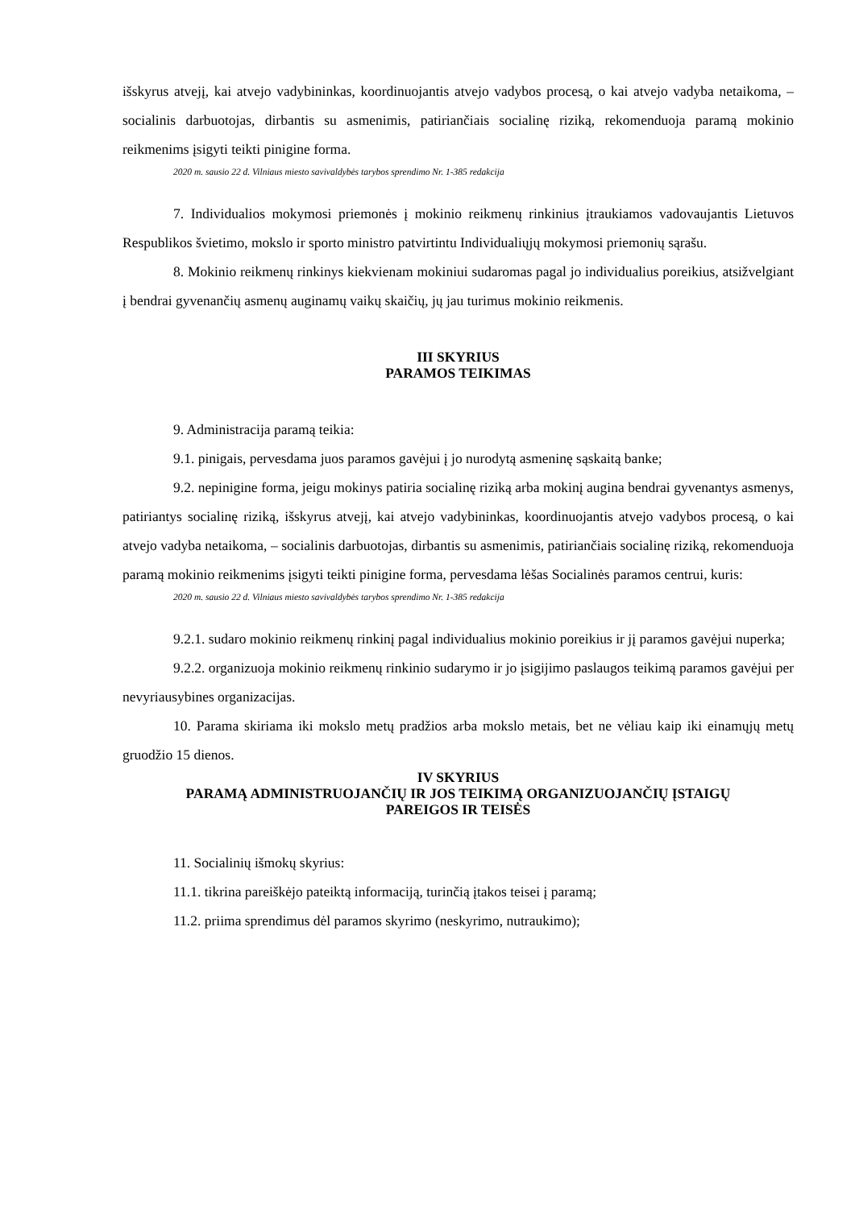išskyrus atvejį, kai atvejo vadybininkas, koordinuojantis atvejo vadybos procesą, o kai atvejo vadyba netaikoma, – socialinis darbuotojas, dirbantis su asmenimis, patiriančiais socialinę riziką, rekomenduoja paramą mokinio reikmenims įsigyti teikti pinigine forma.
2020 m. sausio 22 d. Vilniaus miesto savivaldybės tarybos sprendimo Nr. 1-385 redakcija
7. Individualios mokymosi priemonės į mokinio reikmenų rinkinius įtraukiamos vadovaujantis Lietuvos Respublikos švietimo, mokslo ir sporto ministro patvirtintu Individualiųjų mokymosi priemonių sąrašu.
8. Mokinio reikmenų rinkinys kiekvienam mokiniui sudaromas pagal jo individualius poreikius, atsižvelgiant į bendrai gyvenančių asmenų auginamų vaikų skaičių, jų jau turimus mokinio reikmenis.
III SKYRIUS
PARAMOS TEIKIMAS
9. Administracija paramą teikia:
9.1. pinigais, pervesdama juos paramos gavėjui į jo nurodytą asmeninę sąskaitą banke;
9.2. nepinigine forma, jeigu mokinys patiria socialinę riziką arba mokinį augina bendrai gyvenantys asmenys, patiriantys socialinę riziką, išskyrus atvejį, kai atvejo vadybininkas, koordinuojantis atvejo vadybos procesą, o kai atvejo vadyba netaikoma, – socialinis darbuotojas, dirbantis su asmenimis, patiriančiais socialinę riziką, rekomenduoja paramą mokinio reikmenims įsigyti teikti pinigine forma, pervesdama lėšas Socialinės paramos centrui, kuris:
2020 m. sausio 22 d. Vilniaus miesto savivaldybės tarybos sprendimo Nr. 1-385 redakcija
9.2.1. sudaro mokinio reikmenų rinkinį pagal individualius mokinio poreikius ir jį paramos gavėjui nuperka;
9.2.2. organizuoja mokinio reikmenų rinkinio sudarymo ir jo įsigijimo paslaugos teikimą paramos gavėjui per nevyriausybines organizacijas.
10. Parama skiriama iki mokslo metų pradžios arba mokslo metais, bet ne vėliau kaip iki einamųjų metų gruodžio 15 dienos.
IV SKYRIUS
PARAMĄ ADMINISTRUOJANČIŲ IR JOS TEIKIMĄ ORGANIZUOJANČIŲ ĮSTAIGŲ
PAREIGOS IR TEISĖS
11. Socialinių išmokų skyrius:
11.1. tikrina pareiškėjo pateiktą informaciją, turinčią įtakos teisei į paramą;
11.2. priima sprendimus dėl paramos skyrimo (neskyrimo, nutraukimo);